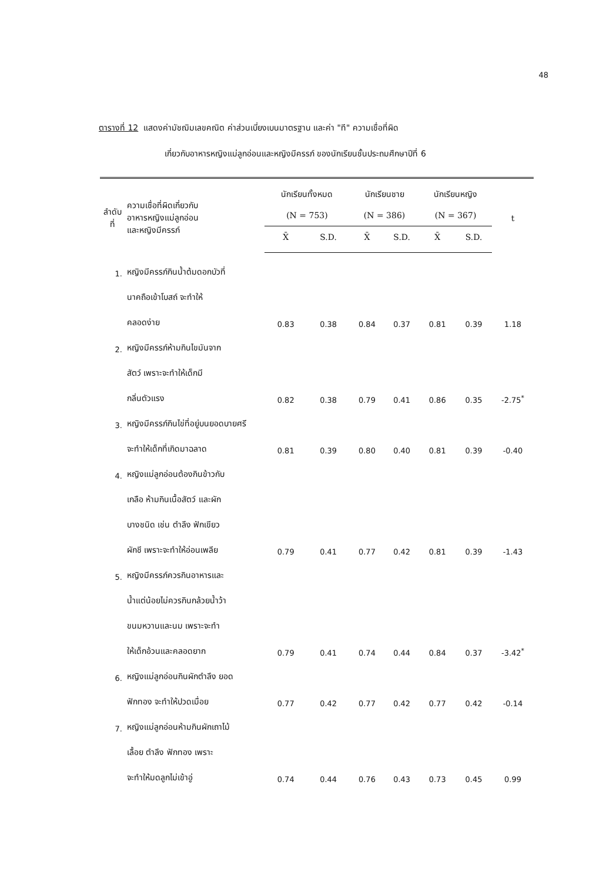48
ตารางที่ 12 แสดงค่ามัชฌิมเลขคณิต ค่าส่วนเบี่ยงเบนมาตรฐาน และค่า "ที" ความเชื่อที่ผิด
เกี่ยวกับอาหารหญิงแม่ลูกอ่อนและหญิงมีครรภ์ ของนักเรียนชั้นประถมศึกษาปีที่ 6
| ลำดับที่ | ความเชื่อที่ผิดเกี่ยวกับ อาหารหญิงแม่ลูกอ่อน และหญิงมีครรภ์ | นักเรียนทั้งหมด | | นักเรียนชาย | | นักเรียนหญิง | | t |
| --- | --- | --- | --- | --- | --- | --- | --- | --- |
| | | (N = 753) | | (N = 386) | | (N = 367) | | |
| | | X̄ | S.D. | X̄ | S.D. | X̄ | S.D. | |
| 1. | หญิงมีครรภ์กินน้ำต้มดอกบัวที่ | | | | | | | |
| | นาคถือเข้าโบสถ์ จะทำให้ | | | | | | | |
| | คลอดง่าย | 0.83 | 0.38 | 0.84 | 0.37 | 0.81 | 0.39 | 1.18 |
| 2. | หญิงมีครรภ์ห้ามกินไขมันจาก | | | | | | | |
| | สัตว์ เพราะจะทำให้เด็กมี | | | | | | | |
| | กลิ่นตัวแรง | 0.82 | 0.38 | 0.79 | 0.41 | 0.86 | 0.35 | -2.75<sup>*</sup> |
| 3. | หญิงมีครรภ์กินไข่ที่อยู่บนยอดบายศรี | | | | | | | |
| | จะทำให้เด็กที่เกิดมาฉลาด | 0.81 | 0.39 | 0.80 | 0.40 | 0.81 | 0.39 | -0.40 |
| 4. | หญิงแม่ลูกอ่อนต้องกินข้าวกับ | | | | | | | |
| | เกลือ ห้ามกินเนื้อสัตว์ และผัก | | | | | | | |
| | บางชนิด เช่น ตำลึง ฟักเขียว | | | | | | | |
| | ผักชี เพราะจะทำให้อ่อนเพลีย | 0.79 | 0.41 | 0.77 | 0.42 | 0.81 | 0.39 | -1.43 |
| 5. | หญิงมีครรภ์ควรกินอาหารและ | | | | | | | |
| | น้ำแต่น้อยไม่ควรกินกล้วยน้ำว้า | | | | | | | |
| | ขนมหวานและนม เพราะจะทำ | | | | | | | |
| | ให้เด็กอ้วนและคลอดยาก | 0.79 | 0.41 | 0.74 | 0.44 | 0.84 | 0.37 | -3.42<sup>*</sup> |
| 6. | หญิงแม่ลูกอ่อนกินผักตำลึง ยอด | | | | | | | |
| | ฟักทอง จะทำให้ปวดเมื่อย | 0.77 | 0.42 | 0.77 | 0.42 | 0.77 | 0.42 | -0.14 |
| 7. | หญิงแม่ลูกอ่อนห้ามกินผักเถาไม้ | | | | | | | |
| | เลื้อย ตำลึง ฟักทอง เพราะ | | | | | | | |
| | จะทำให้มดลูกไม่เข้าอู่ | 0.74 | 0.44 | 0.76 | 0.43 | 0.73 | 0.45 | 0.99 |